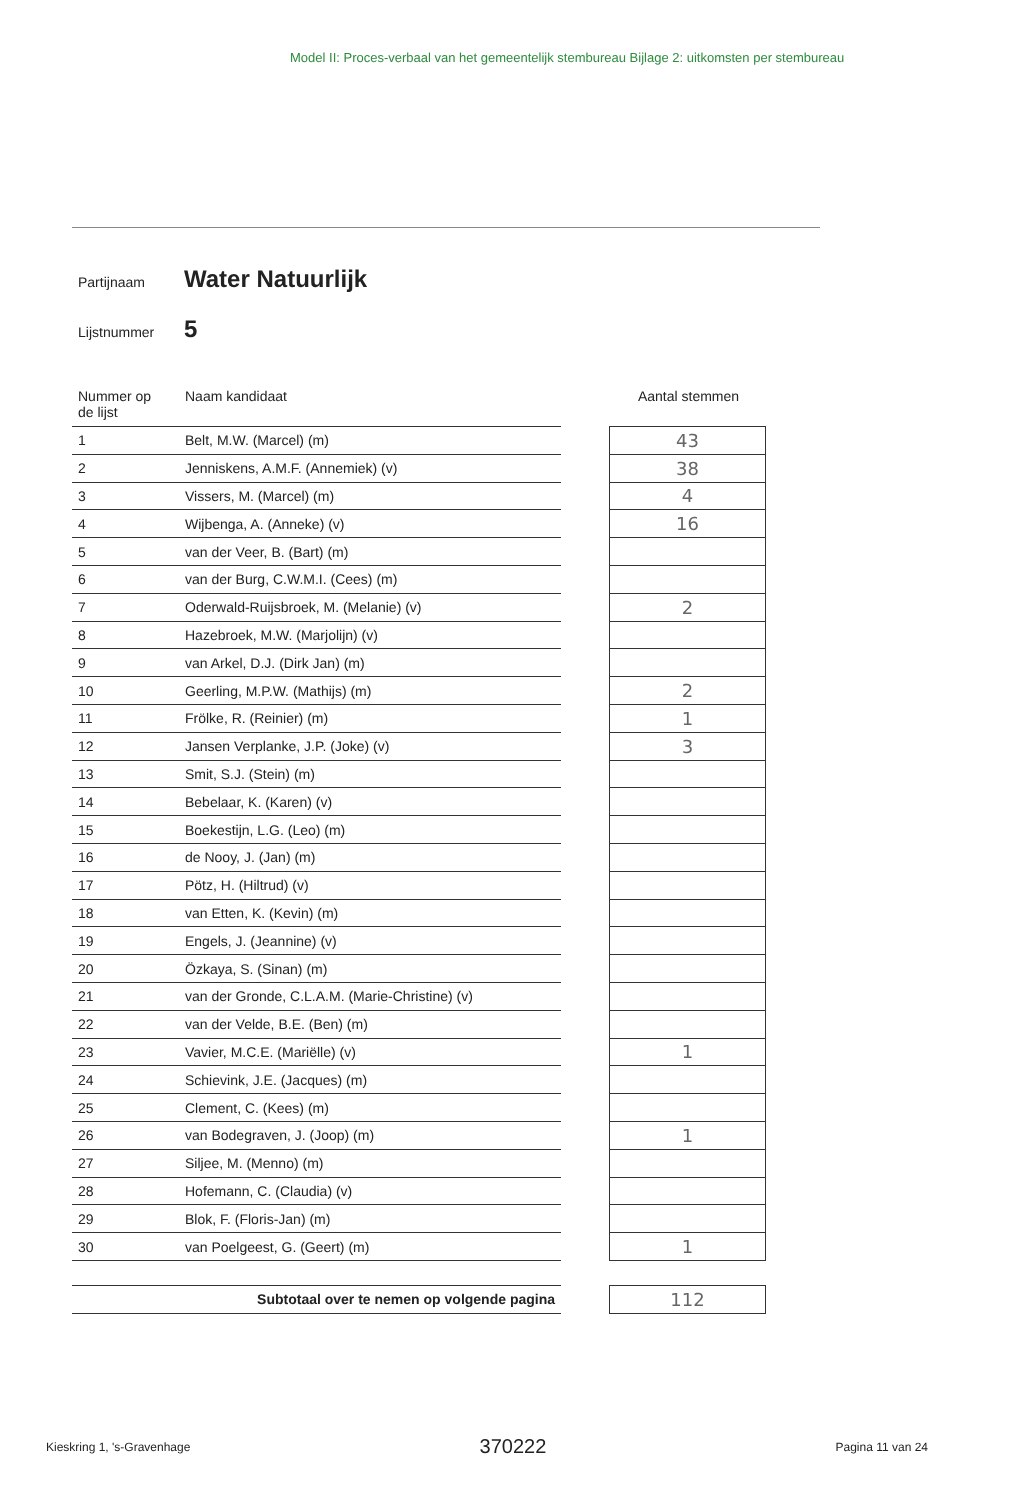Model II: Proces-verbaal van het gemeentelijk stembureau Bijlage 2: uitkomsten per stembureau
Partijnaam Water Natuurlijk
Lijstnummer 5
| Nummer op de lijst | Naam kandidaat | | Aantal stemmen |
| --- | --- | --- | --- |
| 1 | Belt, M.W. (Marcel) (m) | | 43 |
| 2 | Jenniskens, A.M.F. (Annemiek) (v) | | 38 |
| 3 | Vissers, M. (Marcel) (m) | | 4 |
| 4 | Wijbenga, A. (Anneke) (v) | | 16 |
| 5 | van der Veer, B. (Bart) (m) | | |
| 6 | van der Burg, C.W.M.I. (Cees) (m) | | |
| 7 | Oderwald-Ruijsbroek, M. (Melanie) (v) | | 2 |
| 8 | Hazebroek, M.W. (Marjolijn) (v) | | |
| 9 | van Arkel, D.J. (Dirk Jan) (m) | | |
| 10 | Geerling, M.P.W. (Mathijs) (m) | | 2 |
| 11 | Frölke, R. (Reinier) (m) | | 1 |
| 12 | Jansen Verplanke, J.P. (Joke) (v) | | 3 |
| 13 | Smit, S.J. (Stein) (m) | | |
| 14 | Bebelaar, K. (Karen) (v) | | |
| 15 | Boekestijn, L.G. (Leo) (m) | | |
| 16 | de Nooy, J. (Jan) (m) | | |
| 17 | Pötz, H. (Hiltrud) (v) | | |
| 18 | van Etten, K. (Kevin) (m) | | |
| 19 | Engels, J. (Jeannine) (v) | | |
| 20 | Özkaya, S. (Sinan) (m) | | |
| 21 | van der Gronde, C.L.A.M. (Marie-Christine) (v) | | |
| 22 | van der Velde, B.E. (Ben) (m) | | |
| 23 | Vavier, M.C.E. (Mariëlle) (v) | | 1 |
| 24 | Schievink, J.E. (Jacques) (m) | | |
| 25 | Clement, C. (Kees) (m) | | |
| 26 | van Bodegraven, J. (Joop) (m) | | 1 |
| 27 | Siljee, M. (Menno) (m) | | |
| 28 | Hofemann, C. (Claudia) (v) | | |
| 29 | Blok, F. (Floris-Jan) (m) | | |
| 30 | van Poelgeest, G. (Geert) (m) | | 1 |
| Subtotaal over te nemen op volgende pagina | | | 112 |
Kieskring 1, 's-Gravenhage 370222 Pagina 11 van 24